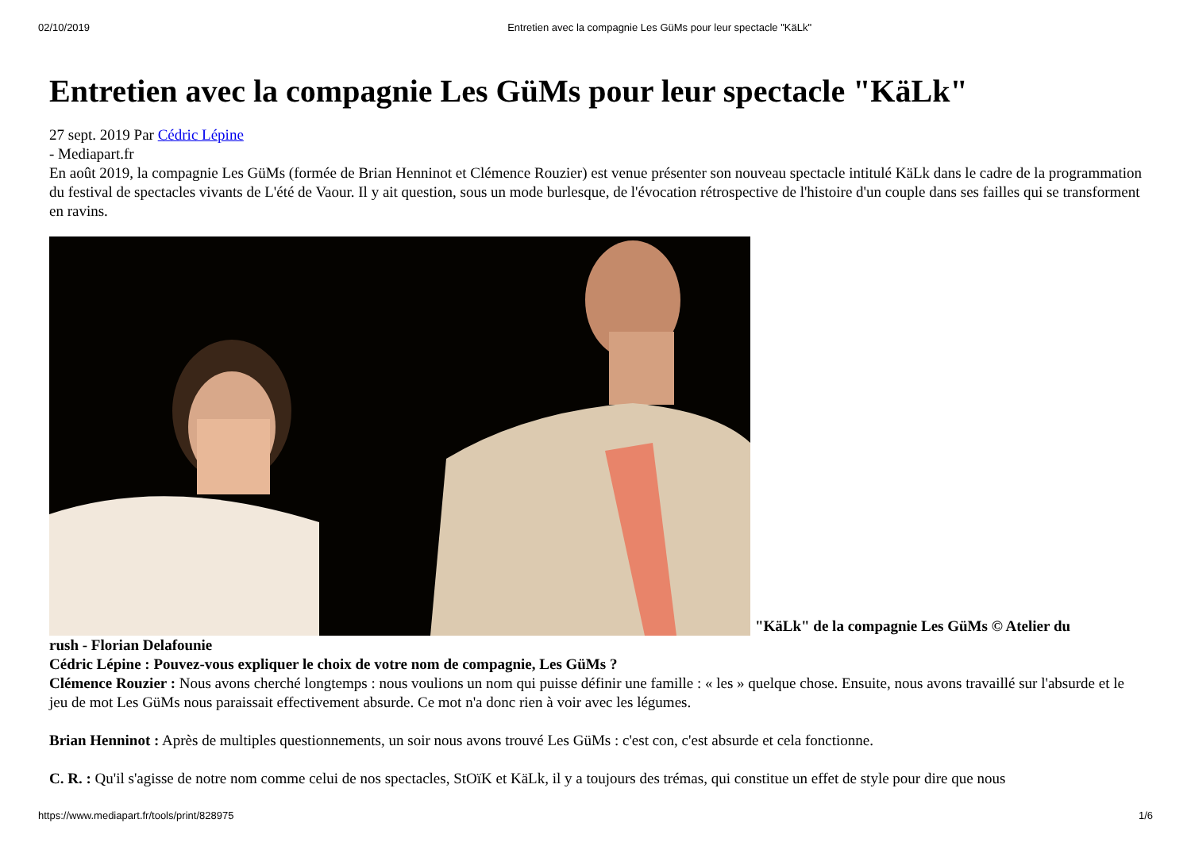02/10/2019 Entretien avec la compagnie Les GüMs pour leur spectacle "KäLk"
Entretien avec la compagnie Les GüMs pour leur spectacle "KäLk"
27 sept. 2019 Par Cédric Lépine
- Mediapart.fr
En août 2019, la compagnie Les GüMs (formée de Brian Henninot et Clémence Rouzier) est venue présenter son nouveau spectacle intitulé KäLk dans le cadre de la programmation du festival de spectacles vivants de L'été de Vaour. Il y ait question, sous un mode burlesque, de l'évocation rétrospective de l'histoire d'un couple dans ses failles qui se transforment en ravins.
"KäLk" de la compagnie Les GüMs © Atelier du
rush - Florian Delafounie
Cédric Lépine : Pouvez-vous expliquer le choix de votre nom de compagnie, Les GüMs ?
Clémence Rouzier : Nous avons cherché longtemps : nous voulions un nom qui puisse définir une famille : « les » quelque chose. Ensuite, nous avons travaillé sur l'absurde et le jeu de mot Les GüMs nous paraissait effectivement absurde. Ce mot n'a donc rien à voir avec les légumes.
Brian Henninot : Après de multiples questionnements, un soir nous avons trouvé Les GüMs : c'est con, c'est absurde et cela fonctionne.
C. R. : Qu'il s'agisse de notre nom comme celui de nos spectacles, StOïK et KäLk, il y a toujours des trémas, qui constitue un effet de style pour dire que nous
https://www.mediapart.fr/tools/print/828975 1/6